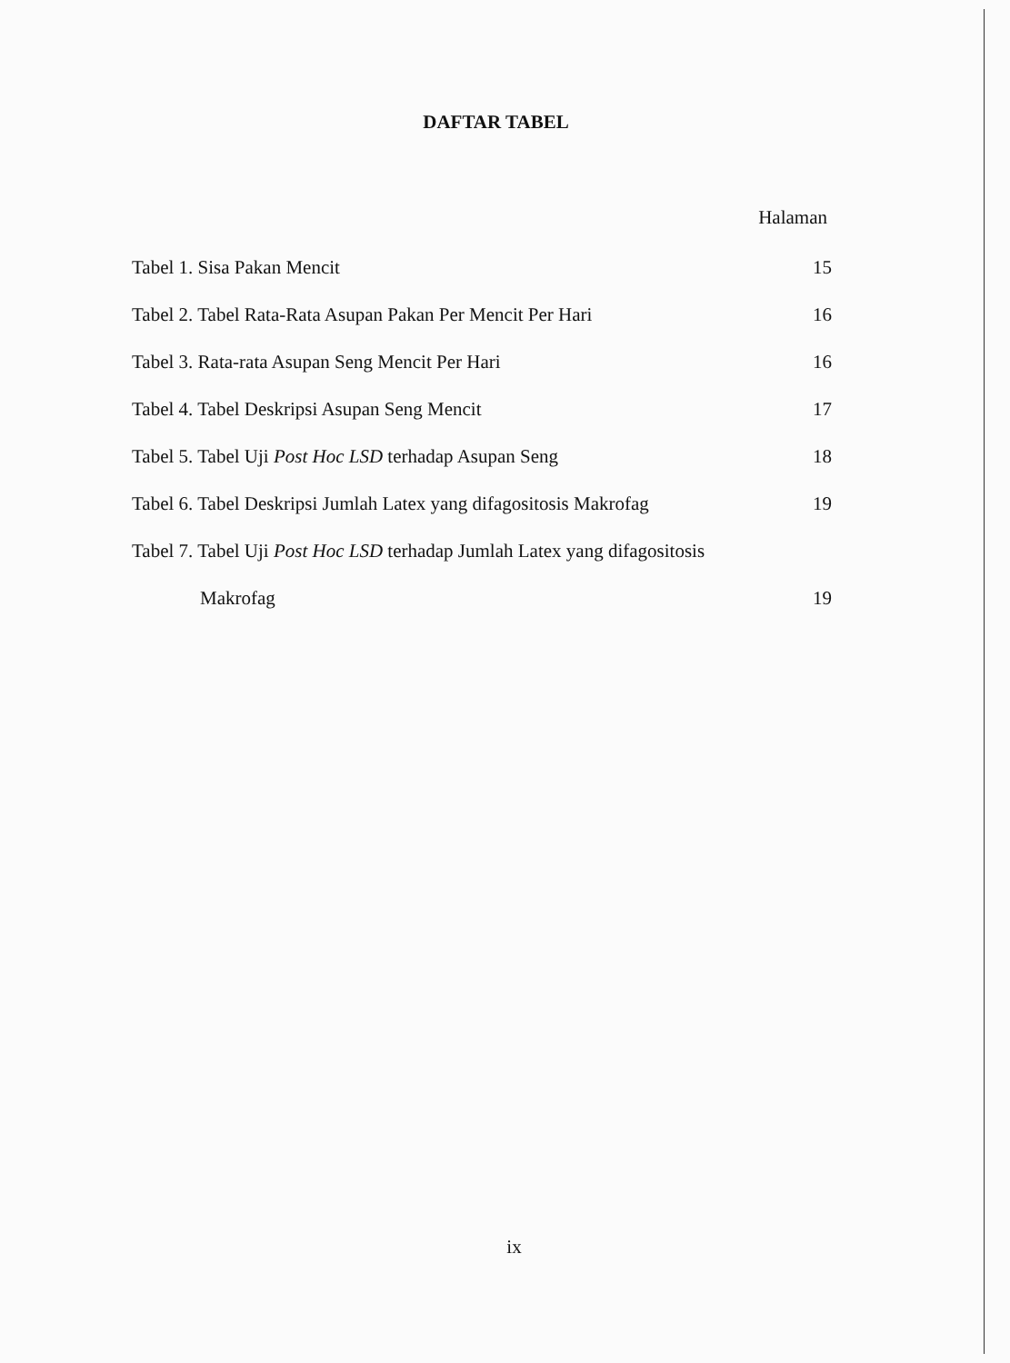DAFTAR TABEL
Halaman
Tabel 1. Sisa Pakan Mencit 15
Tabel 2. Tabel Rata-Rata Asupan Pakan Per Mencit Per Hari 16
Tabel 3. Rata-rata Asupan Seng Mencit Per Hari 16
Tabel 4. Tabel Deskripsi Asupan Seng Mencit 17
Tabel 5. Tabel Uji Post Hoc LSD terhadap Asupan Seng 18
Tabel 6. Tabel Deskripsi Jumlah Latex yang difagositosis Makrofag 19
Tabel 7. Tabel Uji Post Hoc LSD terhadap Jumlah Latex yang difagositosis
Makrofag 19
ix